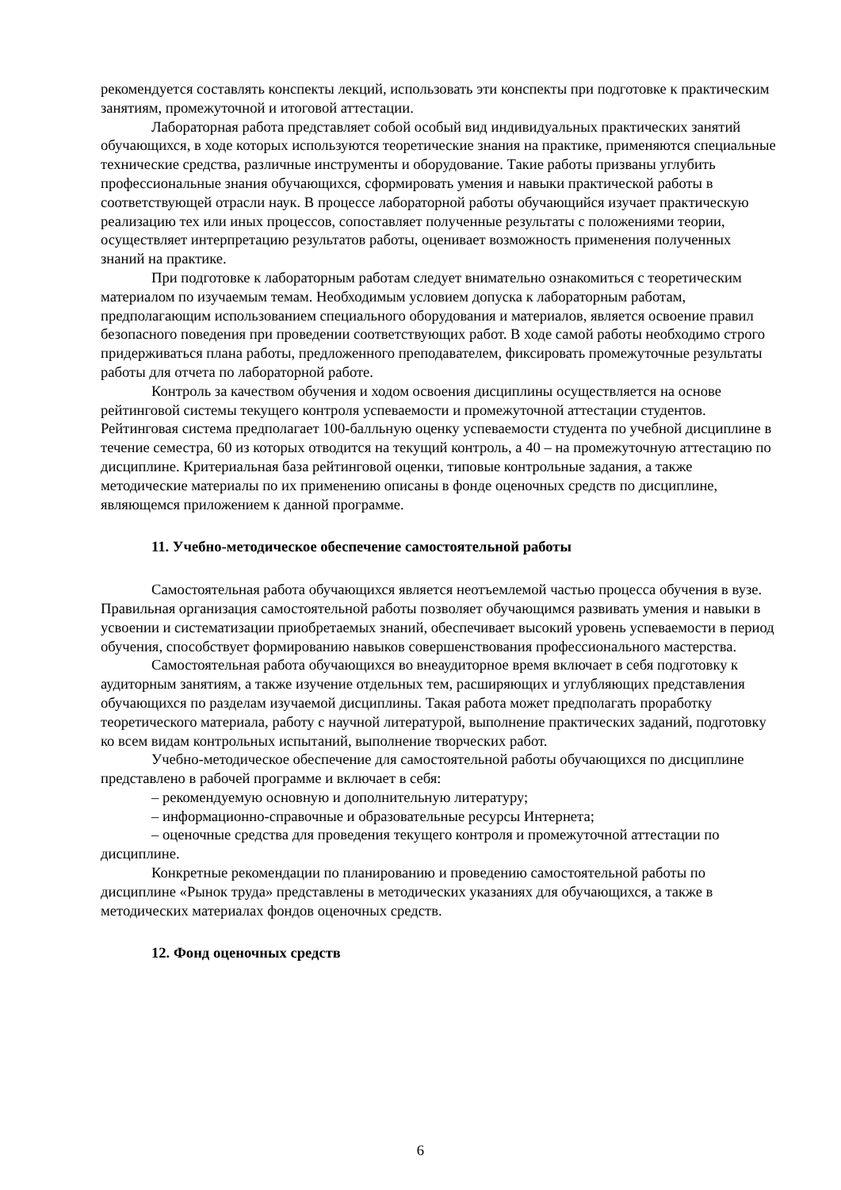рекомендуется составлять конспекты лекций, использовать эти конспекты при подготовке к практическим занятиям, промежуточной и итоговой аттестации.
Лабораторная работа представляет собой особый вид индивидуальных практических занятий обучающихся, в ходе которых используются теоретические знания на практике, применяются специальные технические средства, различные инструменты и оборудование. Такие работы призваны углубить профессиональные знания обучающихся, сформировать умения и навыки практической работы в соответствующей отрасли наук. В процессе лабораторной работы обучающийся изучает практическую реализацию тех или иных процессов, сопоставляет полученные результаты с положениями теории, осуществляет интерпретацию результатов работы, оценивает возможность применения полученных знаний на практике.
При подготовке к лабораторным работам следует внимательно ознакомиться с теоретическим материалом по изучаемым темам. Необходимым условием допуска к лабораторным работам, предполагающим использованием специального оборудования и материалов, является освоение правил безопасного поведения при проведении соответствующих работ. В ходе самой работы необходимо строго придерживаться плана работы, предложенного преподавателем, фиксировать промежуточные результаты работы для отчета по лабораторной работе.
Контроль за качеством обучения и ходом освоения дисциплины осуществляется на основе рейтинговой системы текущего контроля успеваемости и промежуточной аттестации студентов. Рейтинговая система предполагает 100-балльную оценку успеваемости студента по учебной дисциплине в течение семестра, 60 из которых отводится на текущий контроль, а 40 – на промежуточную аттестацию по дисциплине. Критериальная база рейтинговой оценки, типовые контрольные задания, а также методические материалы по их применению описаны в фонде оценочных средств по дисциплине, являющемся приложением к данной программе.
11. Учебно-методическое обеспечение самостоятельной работы
Самостоятельная работа обучающихся является неотъемлемой частью процесса обучения в вузе. Правильная организация самостоятельной работы позволяет обучающимся развивать умения и навыки в усвоении и систематизации приобретаемых знаний, обеспечивает высокий уровень успеваемости в период обучения, способствует формированию навыков совершенствования профессионального мастерства.
Самостоятельная работа обучающихся во внеаудиторное время включает в себя подготовку к аудиторным занятиям, а также изучение отдельных тем, расширяющих и углубляющих представления обучающихся по разделам изучаемой дисциплины. Такая работа может предполагать проработку теоретического материала, работу с научной литературой, выполнение практических заданий, подготовку ко всем видам контрольных испытаний, выполнение творческих работ.
Учебно-методическое обеспечение для самостоятельной работы обучающихся по дисциплине представлено в рабочей программе и включает в себя:
– рекомендуемую основную и дополнительную литературу;
– информационно-справочные и образовательные ресурсы Интернета;
– оценочные средства для проведения текущего контроля и промежуточной аттестации по дисциплине.
Конкретные рекомендации по планированию и проведению самостоятельной работы по дисциплине «Рынок труда» представлены в методических указаниях для обучающихся, а также в методических материалах фондов оценочных средств.
12. Фонд оценочных средств
6